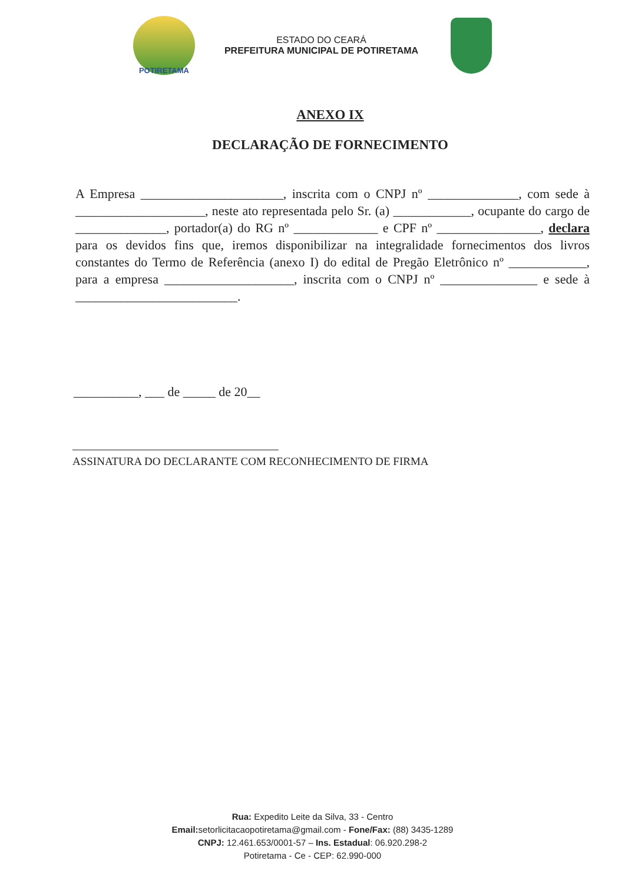POTIRETAMA
ESTADO DO CEARÁ
PREFEITURA MUNICIPAL DE POTIRETAMA
ANEXO IX
DECLARAÇÃO DE FORNECIMENTO
A Empresa ______________________, inscrita com o CNPJ nº ______________, com sede à ____________________, neste ato representada pelo Sr. (a) ____________, ocupante do cargo de ______________, portador(a) do RG nº _____________ e CPF nº ________________, declara para os devidos fins que, iremos disponibilizar na integralidade fornecimentos dos livros constantes do Termo de Referência (anexo I) do edital de Pregão Eletrônico nº ____________, para a empresa ____________________, inscrita com o CNPJ nº _______________ e sede à _________________________.
__________, ___ de _____ de 20__
ASSINATURA DO DECLARANTE COM RECONHECIMENTO DE FIRMA
Rua: Expedito Leite da Silva, 33 - Centro
Email: setorlicitacaopotiretama@gmail.com - Fone/Fax: (88) 3435-1289
CNPJ: 12.461.653/0001-57 – Ins. Estadual: 06.920.298-2
Potiretama - Ce - CEP: 62.990-000